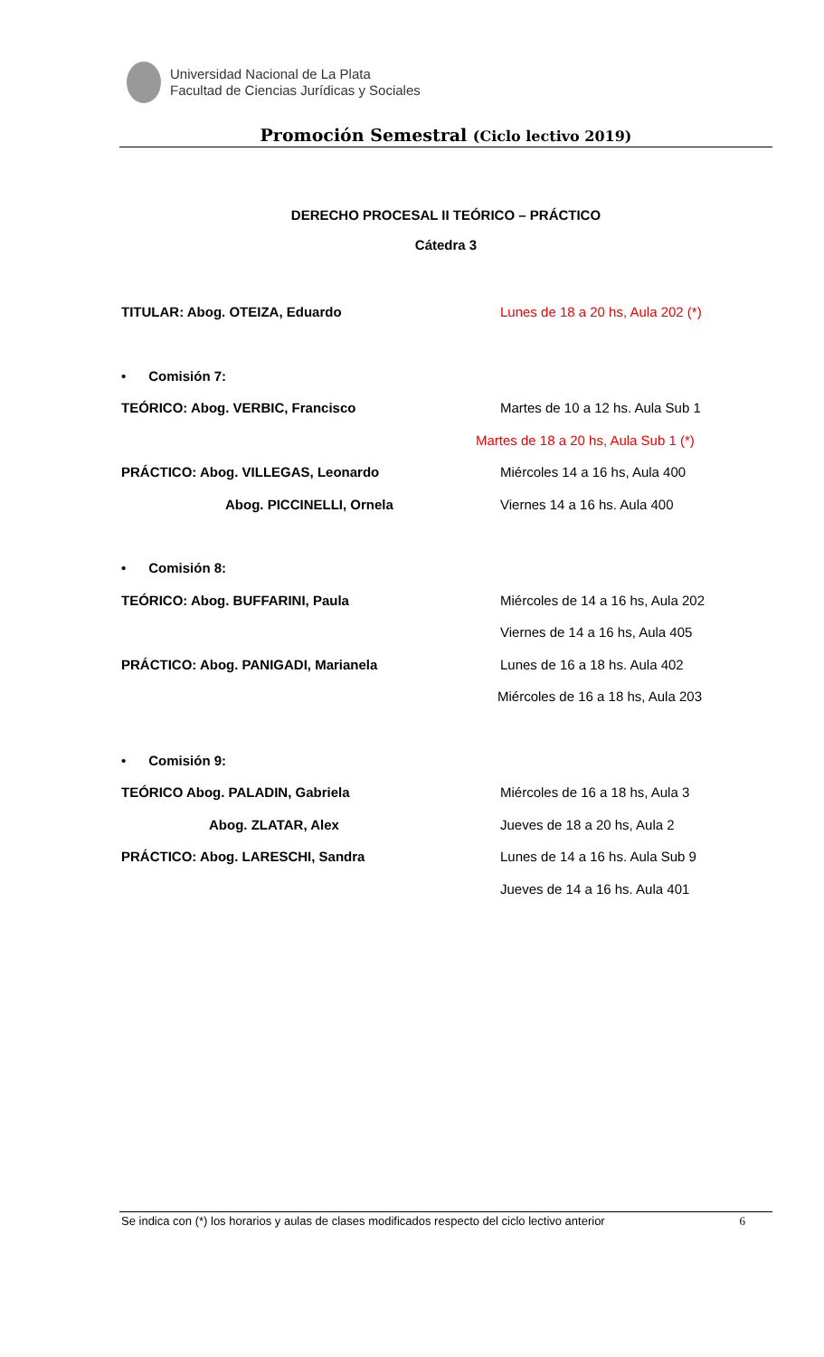Universidad Nacional de La Plata
Facultad de Ciencias Jurídicas y Sociales
Promoción Semestral (Ciclo lectivo 2019)
DERECHO PROCESAL II TEÓRICO – PRÁCTICO
Cátedra 3
TITULAR: Abog. OTEIZA, Eduardo
Lunes de 18 a 20 hs, Aula 202 (*)
• Comisión 7:
TEÓRICO: Abog. VERBIC, Francisco
Martes de 10 a 12 hs. Aula Sub 1
Martes de 18 a 20 hs, Aula Sub 1 (*)
PRÁCTICO: Abog. VILLEGAS, Leonardo Miércoles 14 a 16 hs, Aula 400
Abog. PICCINELLI, Ornela Viernes 14 a 16 hs. Aula 400
• Comisión 8:
TEÓRICO: Abog. BUFFARINI, Paula
Miércoles de 14 a 16 hs, Aula 202
Viernes de 14 a 16 hs, Aula 405
PRÁCTICO: Abog. PANIGADI, Marianela Lunes de 16 a 18 hs. Aula 402
Miércoles de 16 a 18 hs, Aula 203
• Comisión 9:
TEÓRICO Abog. PALADIN, Gabriela
Miércoles de 16 a 18 hs, Aula 3
Abog. ZLATAR, Alex Jueves de 18 a 20 hs, Aula 2
PRÁCTICO: Abog. LARESCHI, Sandra
Lunes de 14 a 16 hs. Aula Sub 9
Jueves de 14 a 16 hs. Aula 401
Se indica con (*) los horarios y aulas de clases modificados respecto del ciclo lectivo anterior 6